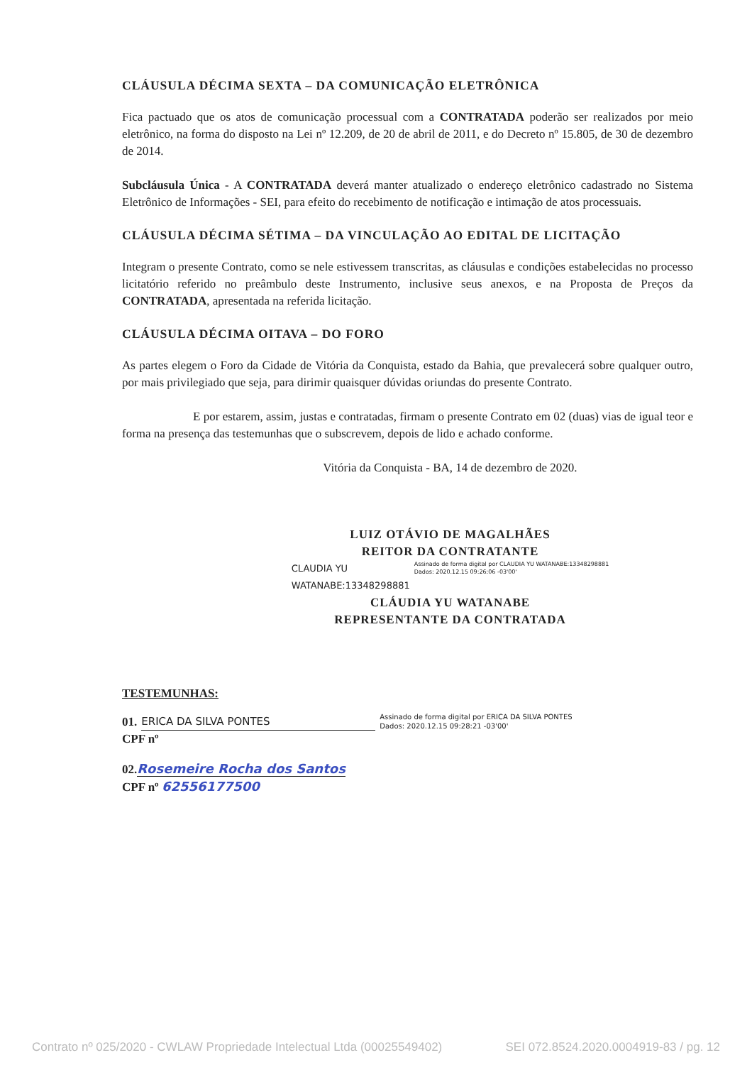CLÁUSULA DÉCIMA SEXTA – DA COMUNICAÇÃO ELETRÔNICA
Fica pactuado que os atos de comunicação processual com a CONTRATADA poderão ser realizados por meio eletrônico, na forma do disposto na Lei nº 12.209, de 20 de abril de 2011, e do Decreto nº 15.805, de 30 de dezembro de 2014.
Subcláusula Única - A CONTRATADA deverá manter atualizado o endereço eletrônico cadastrado no Sistema Eletrônico de Informações - SEI, para efeito do recebimento de notificação e intimação de atos processuais.
CLÁUSULA DÉCIMA SÉTIMA – DA VINCULAÇÃO AO EDITAL DE LICITAÇÃO
Integram o presente Contrato, como se nele estivessem transcritas, as cláusulas e condições estabelecidas no processo licitatório referido no preâmbulo deste Instrumento, inclusive seus anexos, e na Proposta de Preços da CONTRATADA, apresentada na referida licitação.
CLÁUSULA DÉCIMA OITAVA – DO FORO
As partes elegem o Foro da Cidade de Vitória da Conquista, estado da Bahia, que prevalecerá sobre qualquer outro, por mais privilegiado que seja, para dirimir quaisquer dúvidas oriundas do presente Contrato.
E por estarem, assim, justas e contratadas, firmam o presente Contrato em 02 (duas) vias de igual teor e forma na presença das testemunhas que o subscrevem, depois de lido e achado conforme.
Vitória da Conquista - BA, 14 de dezembro de 2020.
LUIZ OTÁVIO DE MAGALHÃES
REITOR DA CONTRATANTE
CLAUDIA YU
WATANABE:13348298881 Assinado de forma digital por CLAUDIA YU WATANABE:13348298881
Dados: 2020.12.15 09:26:06 -03'00'
CLÁUDIA YU WATANABE
REPRESENTANTE DA CONTRATADA
TESTEMUNHAS:
01. ERICA DA SILVA PONTES Assinado de forma digital por ERICA DA SILVA PONTES
Dados: 2020.12.15 09:28:21 -03'00'
CPF nº
02.Rosemeire Rocha dos Santos
CPF nº 62556177500
Contrato nº 025/2020 - CWLAW Propriedade Intelectual Ltda (00025549402) SEI 072.8524.2020.0004919-83 / pg. 12